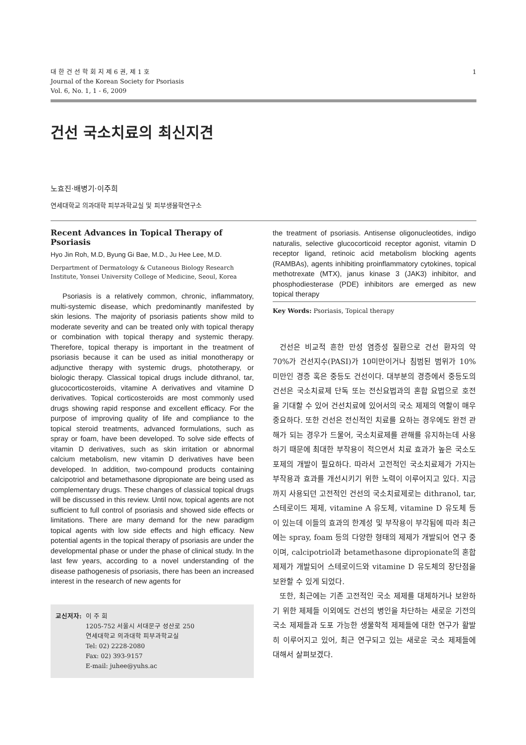대 한 건 선 학 회 지 제 6 권, 제 1 호
Journal of the Korean Society for Psoriasis
Vol. 6, No. 1, 1 - 6, 2009
1
건선 국소치료의 최신지견
노효진·배병기·이주희
연세대학교 의과대학 피부과학교실 및 피부생물학연구소
Recent Advances in Topical Therapy of Psoriasis
Hyo Jin Roh, M.D, Byung Gi Bae, M.D., Ju Hee Lee, M.D.
Derpartment of Dermatology & Cutaneous Biology Research Institute, Yonsei University College of Medicine, Seoul, Korea
Psoriasis is a relatively common, chronic, inflammatory, multi-systemic disease, which predominantly manifested by skin lesions. The majority of psoriasis patients show mild to moderate severity and can be treated only with topical therapy or combination with topical therapy and systemic therapy. Therefore, topical therapy is important in the treatment of psoriasis because it can be used as initial monotherapy or adjunctive therapy with systemic drugs, phototherapy, or biologic therapy. Classical topical drugs include dithranol, tar, glucocorticosteroids, vitamine A derivatives and vitamine D derivatives. Topical corticosteroids are most commonly used drugs showing rapid response and excellent efficacy. For the purpose of improving quality of life and compliance to the topical steroid treatments, advanced formulations, such as spray or foam, have been developed. To solve side effects of vitamin D derivatives, such as skin irritation or abnormal calcium metabolism, new vitamin D derivatives have been developed. In addition, two-compound products containing calcipotriol and betamethasone dipropionate are being used as complementary drugs. These changes of classical topical drugs will be discussed in this review. Until now, topical agents are not sufficient to full control of psoriasis and showed side effects or limitations. There are many demand for the new paradigm topical agents with low side effects and high efficacy. New potential agents in the topical therapy of psoriasis are under the developmental phase or under the phase of clinical study. In the last few years, according to a novel understanding of the disease pathogenesis of psoriasis, there has been an increased interest in the research of new agents for
교신저자: 이 주 희
1205-752 서울시 서대문구 성산로 250
연세대학교 의과대학 피부과학교실
Tel: 02) 2228-2080
Fax: 02) 393-9157
E-mail: juhee@yuhs.ac
the treatment of psoriasis. Antisense oligonucleotides, indigo naturalis, selective glucocorticoid receptor agonist, vitamin D receptor ligand, retinoic acid metabolism blocking agents (RAMBAs), agents inhibiting proinflammatory cytokines, topical methotrexate (MTX), janus kinase 3 (JAK3) inhibitor, and phosphodiesterase (PDE) inhibitors are emerged as new topical therapy
Key Words: Psoriasis, Topical therapy
건선은 비교적 흔한 만성 염증성 질환으로 건선 환자의 약 70%가 건선지수(PASI)가 10미만이거나 침범된 범위가 10% 미만인 경증 혹은 중등도 건선이다. 대부분의 경증에서 중등도의 건선은 국소치료제 단독 또는 전신요법과의 혼합 요법으로 호전을 기대할 수 있어 건선치료에 있어서의 국소 제제의 역할이 매우 중요하다. 또한 건선은 전신적인 치료를 요하는 경우에도 완전 관해가 되는 경우가 드물어, 국소치료제를 관해를 유지하는데 사용하기 때문에 최대한 부작용이 적으면서 치료 효과가 높은 국소도포제의 개발이 필요하다. 따라서 고전적인 국소치료제가 가지는 부작용과 효과를 개선시키기 위한 노력이 이루어지고 있다. 지금까지 사용되던 고전적인 건선의 국소치료제로는 dithranol, tar, 스테로이드 제제, vitamine A 유도체, vitamine D 유도체 등이 있는데 이들의 효과의 한계성 및 부작용이 부각됨에 따라 최근에는 spray, foam 등의 다양한 형태의 제제가 개발되어 연구 중이며, calcipotriol과 betamethasone dipropionate의 혼합 제제가 개발되어 스테로이드와 vitamine D 유도체의 장단점을 보완할 수 있게 되었다.
또한, 최근에는 기존 고전적인 국소 제제를 대체하거나 보완하기 위한 제제들 이외에도 건선의 병인을 차단하는 새로운 기전의 국소 제제들과 도포 가능한 생물학적 제제들에 대한 연구가 활발히 이루어지고 있어, 최근 연구되고 있는 새로운 국소 제제들에 대해서 살펴보겠다.